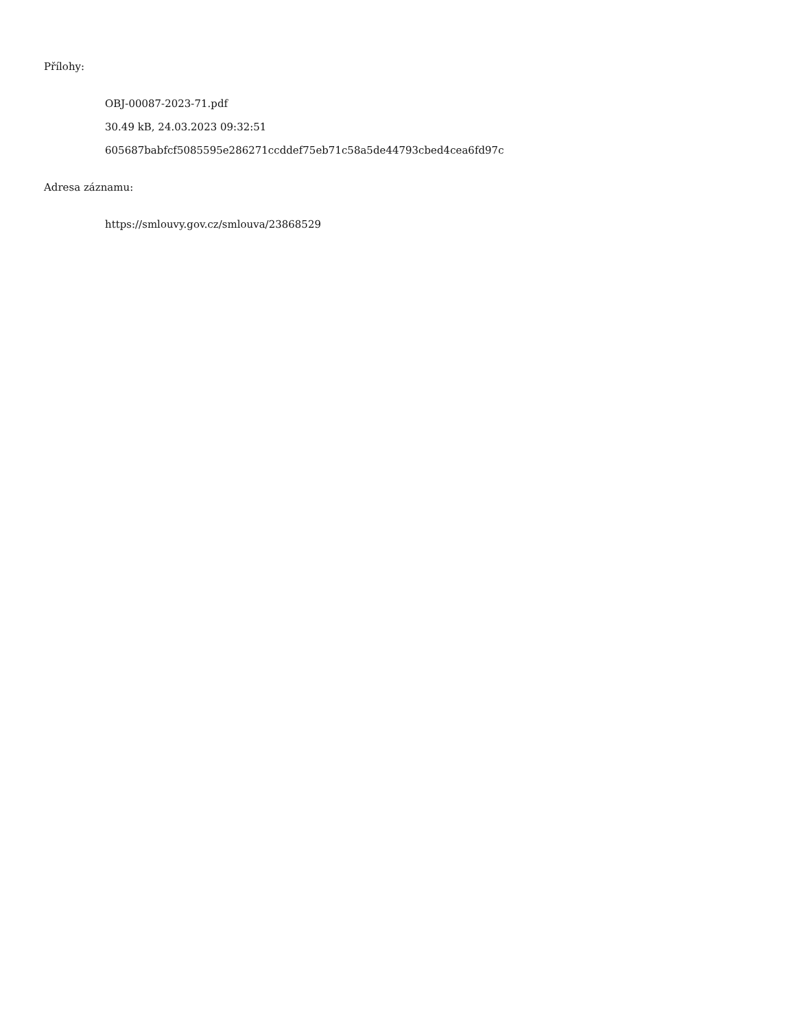Přílohy:
OBJ-00087-2023-71.pdf
30.49 kB, 24.03.2023 09:32:51
605687babfcf5085595e286271ccddef75eb71c58a5de44793cbed4cea6fd97c
Adresa záznamu:
https://smlouvy.gov.cz/smlouva/23868529